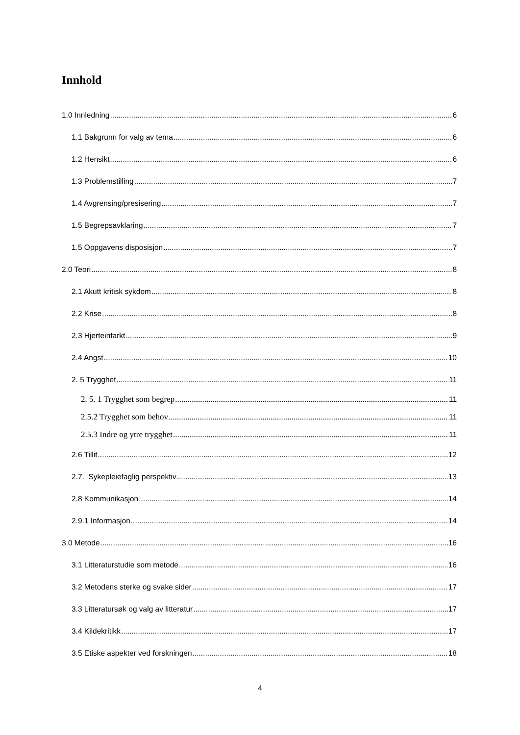Innhold
1.0 Innledning 6
1.1 Bakgrunn for valg av tema 6
1.2 Hensikt 6
1.3 Problemstilling 7
1.4 Avgrensing/presisering 7
1.5 Begrepsavklaring 7
1.5 Oppgavens disposisjon 7
2.0 Teori 8
2.1 Akutt kritisk sykdom 8
2.2 Krise 8
2.3 Hjerteinfarkt 9
2.4 Angst 10
2. 5 Trygghet 11
2. 5. 1 Trygghet som begrep 11
2.5.2 Trygghet som behov 11
2.5.3 Indre og ytre trygghet 11
2.6 Tillit 12
2.7. Sykepleiefaglig perspektiv 13
2.8 Kommunikasjon 14
2.9.1 Informasjon 14
3.0 Metode 16
3.1 Litteraturstudie som metode 16
3.2 Metodens sterke og svake sider 17
3.3 Litteratursøk og valg av litteratur 17
3.4 Kildekritikk 17
3.5 Etiske aspekter ved forskningen 18
4